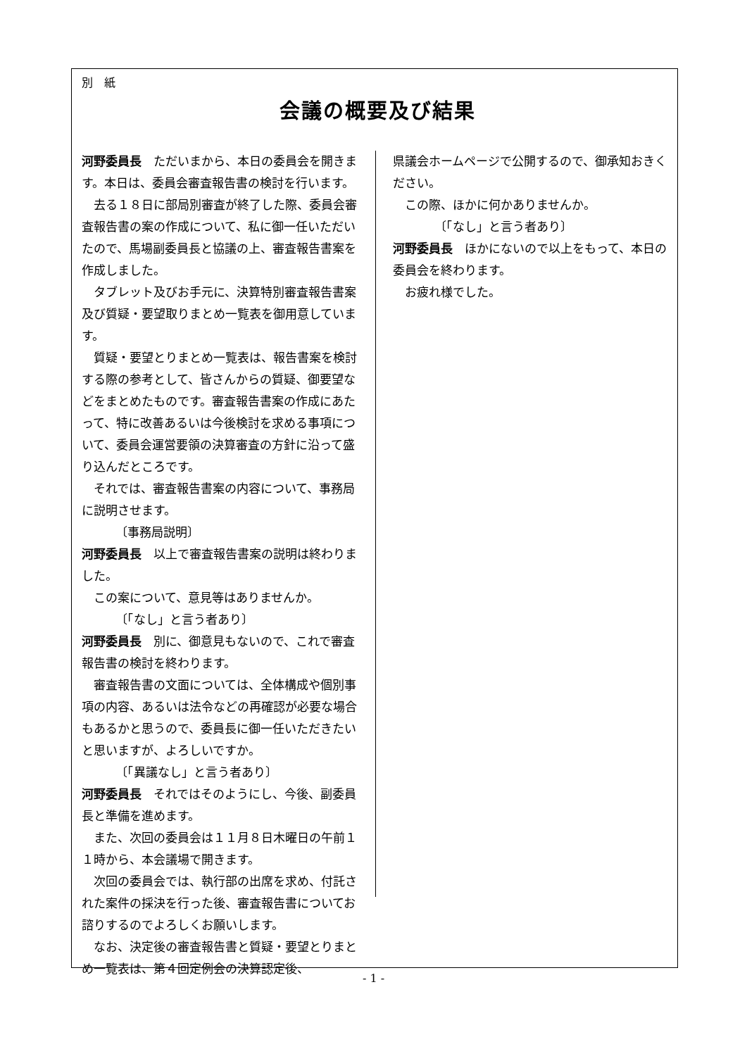別　紙
会議の概要及び結果
河野委員長　ただいまから、本日の委員会を開きます。本日は、委員会審査報告書の検討を行います。
去る１８日に部局別審査が終了した際、委員会審査報告書の案の作成について、私に御一任いただいたので、馬場副委員長と協議の上、審査報告書案を作成しました。
タブレット及びお手元に、決算特別審査報告書案及び質疑・要望取りまとめ一覧表を御用意しています。
質疑・要望とりまとめ一覧表は、報告書案を検討する際の参考として、皆さんからの質疑、御要望などをまとめたものです。審査報告書案の作成にあたって、特に改善あるいは今後検討を求める事項について、委員会運営要領の決算審査の方針に沿って盛り込んだところです。
それでは、審査報告書案の内容について、事務局に説明させます。
〔事務局説明〕
河野委員長　以上で審査報告書案の説明は終わりました。
この案について、意見等はありませんか。
〔「なし」と言う者あり〕
河野委員長　別に、御意見もないので、これで審査報告書の検討を終わります。
審査報告書の文面については、全体構成や個別事項の内容、あるいは法令などの再確認が必要な場合もあるかと思うので、委員長に御一任いただきたいと思いますが、よろしいですか。
〔「異議なし」と言う者あり〕
河野委員長　それではそのようにし、今後、副委員長と準備を進めます。
また、次回の委員会は１１月８日木曜日の午前１１時から、本会議場で開きます。
次回の委員会では、執行部の出席を求め、付託された案件の採決を行った後、審査報告書についてお諮りするのでよろしくお願いします。
なお、決定後の審査報告書と質疑・要望とりまとめ一覧表は、第４回定例会の決算認定後、
県議会ホームページで公開するので、御承知おきください。
この際、ほかに何かありませんか。
〔「なし」と言う者あり〕
河野委員長　ほかにないので以上をもって、本日の委員会を終わります。
お疲れ様でした。
- 1 -